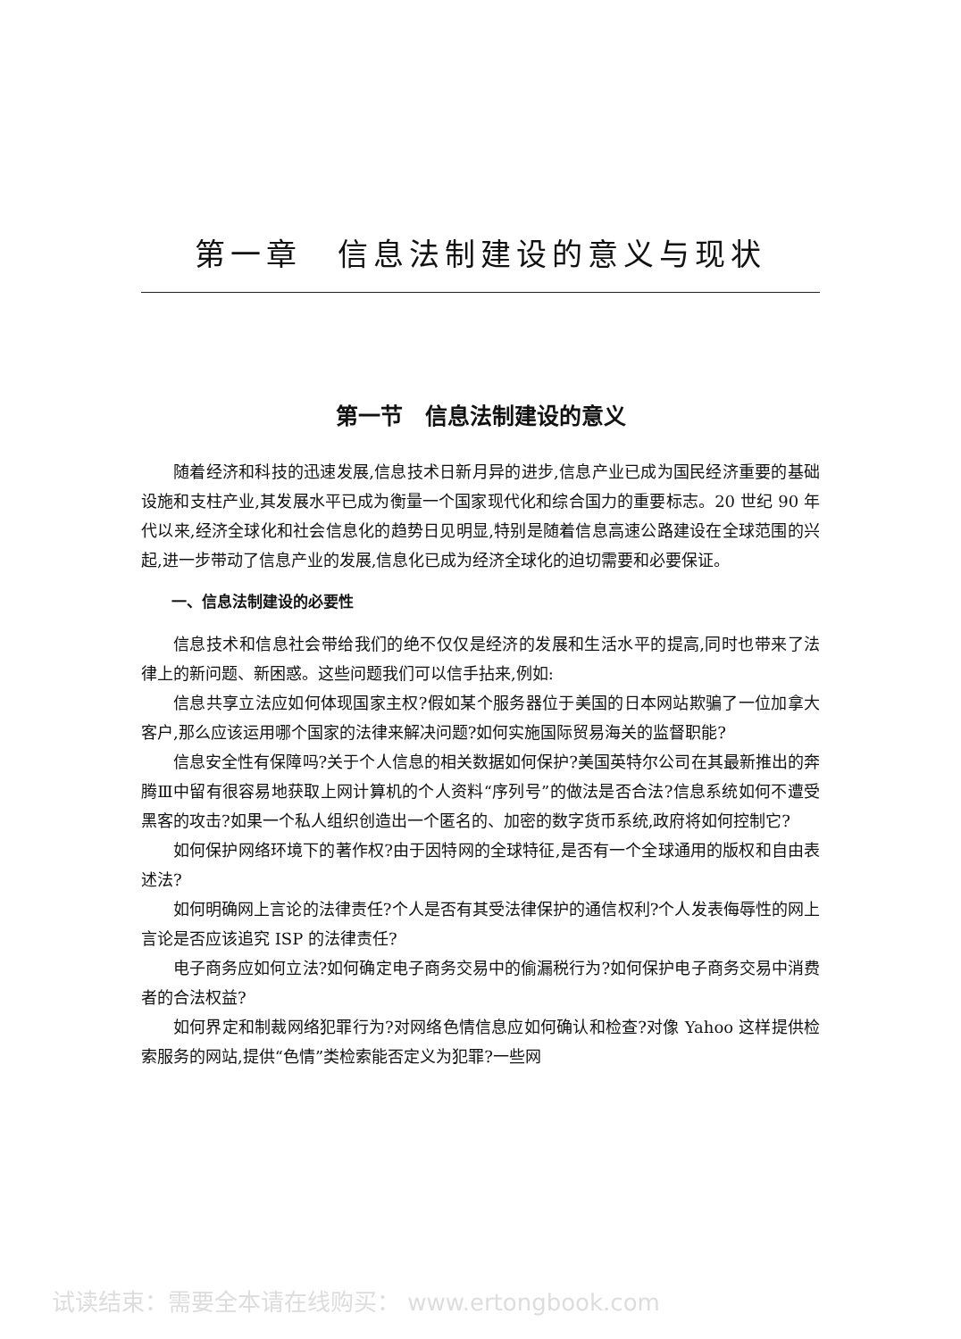第一章　信息法制建设的意义与现状
第一节　信息法制建设的意义
随着经济和科技的迅速发展,信息技术日新月异的进步,信息产业已成为国民经济重要的基础设施和支柱产业,其发展水平已成为衡量一个国家现代化和综合国力的重要标志。20 世纪 90 年代以来,经济全球化和社会信息化的趋势日见明显,特别是随着信息高速公路建设在全球范围的兴起,进一步带动了信息产业的发展,信息化已成为经济全球化的迫切需要和必要保证。
一、信息法制建设的必要性
信息技术和信息社会带给我们的绝不仅仅是经济的发展和生活水平的提高,同时也带来了法律上的新问题、新困惑。这些问题我们可以信手拈来,例如:
信息共享立法应如何体现国家主权?假如某个服务器位于美国的日本网站欺骗了一位加拿大客户,那么应该运用哪个国家的法律来解决问题?如何实施国际贸易海关的监督职能?
信息安全性有保障吗?关于个人信息的相关数据如何保护?美国英特尔公司在其最新推出的奔腾Ⅲ中留有很容易地获取上网计算机的个人资料“序列号”的做法是否合法?信息系统如何不遭受黑客的攻击?如果一个私人组织创造出一个匿名的、加密的数字货币系统,政府将如何控制它?
如何保护网络环境下的著作权?由于因特网的全球特征,是否有一个全球通用的版权和自由表述法?
如何明确网上言论的法律责任?个人是否有其受法律保护的通信权利?个人发表侮辱性的网上言论是否应该追究 ISP 的法律责任?
电子商务应如何立法?如何确定电子商务交易中的偷漏税行为?如何保护电子商务交易中消费者的合法权益?
如何界定和制裁网络犯罪行为?对网络色情信息应如何确认和检查?对像 Yahoo 这样提供检索服务的网站,提供“色情”类检索能否定义为犯罪?一些网
试读结束：需要全本请在线购买： www.ertongbook.com